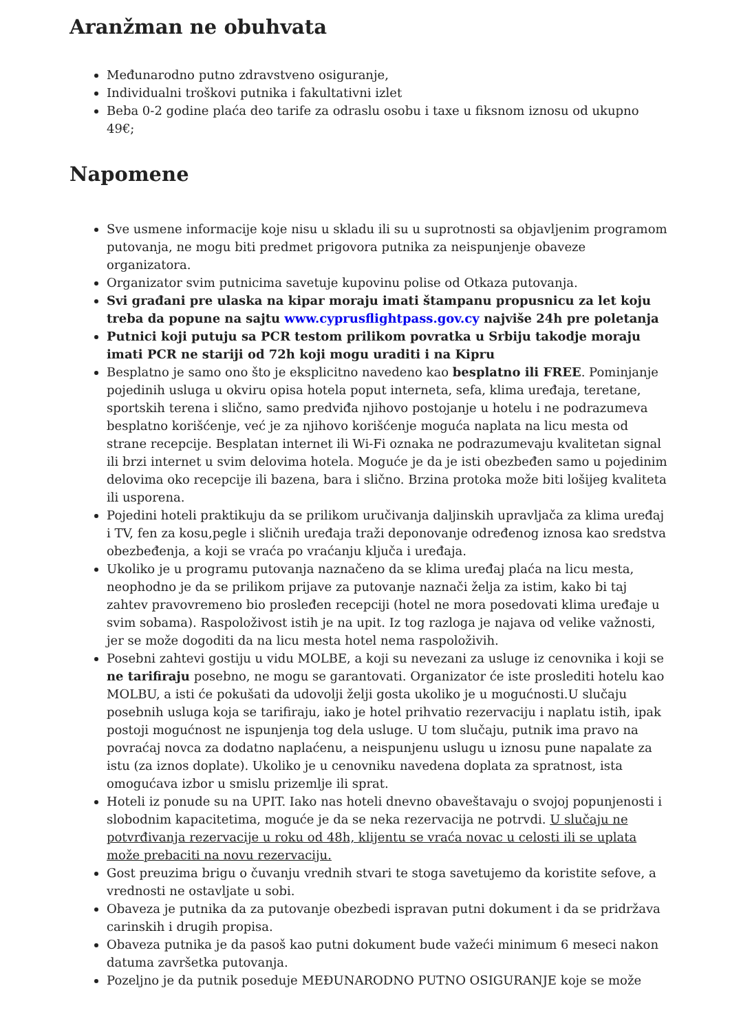Aranžman ne obuhvata
Međunarodno putno zdravstveno osiguranje,
Individualni troškovi putnika i fakultativni izlet
Beba 0-2 godine plaća deo tarife za odraslu osobu i taxe u fiksnom iznosu od ukupno 49€;
Napomene
Sve usmene informacije koje nisu u skladu ili su u suprotnosti sa objavljenim programom putovanja, ne mogu biti predmet prigovora putnika za neispunjenje obaveze organizatora.
Organizator svim putnicima savetuje kupovinu polise od Otkaza putovanja.
Svi građani pre ulaska na kipar moraju imati štampanu propusnicu za let koju treba da popune na sajtu www.cyprusflightpass.gov.cy najviše 24h pre poletanja
Putnici koji putuju sa PCR testom prilikom povratka u Srbiju takodje moraju imati PCR ne stariji od 72h koji mogu uraditi i na Kipru
Besplatno je samo ono što je eksplicitno navedeno kao besplatno ili FREE. Pominjanje pojedinih usluga u okviru opisa hotela poput interneta, sefa, klima uređaja, teretane, sportskih terena i slično, samo predviđa njihovo postojanje u hotelu i ne podrazumeva besplatno korišćenje, već je za njihovo korišćenje moguća naplata na licu mesta od strane recepcije. Besplatan internet ili Wi-Fi oznaka ne podrazumevaju kvalitetan signal ili brzi internet u svim delovima hotela. Moguće je da je isti obezbeđen samo u pojedinim delovima oko recepcije ili bazena, bara i slično. Brzina protoka može biti lošijeg kvaliteta ili usporena.
Pojedini hoteli praktikuju da se prilikom uručivanja daljinskih upravljača za klima uređaj i TV, fen za kosu,pegle i sličnih uređaja traži deponovanje određenog iznosa kao sredstva obezbeđenja, a koji se vraća po vraćanju ključa i uređaja.
Ukoliko je u programu putovanja naznačeno da se klima uređaj plaća na licu mesta, neophodno je da se prilikom prijave za putovanje naznači želja za istim, kako bi taj zahtev pravovremeno bio prosleđen recepciji (hotel ne mora posedovati klima uređaje u svim sobama). Raspoloživost istih je na upit. Iz tog razloga je najava od velike važnosti, jer se može dogoditi da na licu mesta hotel nema raspoloživih.
Posebni zahtevi gostiju u vidu MOLBE, a koji su nevezani za usluge iz cenovnika i koji se ne tarifiraju posebno, ne mogu se garantovati. Organizator će iste proslediti hotelu kao MOLBU, a isti će pokušati da udovolji želji gosta ukoliko je u mogućnosti.U slučaju posebnih usluga koja se tarifiraju, iako je hotel prihvatio rezervaciju i naplatu istih, ipak postoji mogućnost ne ispunjenja tog dela usluge. U tom slučaju, putnik ima pravo na povraćaj novca za dodatno naplaćenu, a neispunjenu uslugu u iznosu pune napalate za istu (za iznos doplate). Ukoliko je u cenovniku navedena doplata za spratnost, ista omogućava izbor u smislu prizemlje ili sprat.
Hoteli iz ponude su na UPIT. Iako nas hoteli dnevno obaveštavaju o svojoj popunjenosti i slobodnim kapacitetima, moguće je da se neka rezervacija ne potrvdi. U slučaju ne potvrđivanja rezervacije u roku od 48h, klijentu se vraća novac u celosti ili se uplata može prebaciti na novu rezervaciju.
Gost preuzima brigu o čuvanju vrednih stvari te stoga savetujemo da koristite sefove, a vrednosti ne ostavljate u sobi.
Obaveza je putnika da za putovanje obezbedi ispravan putni dokument i da se pridržava carinskih i drugih propisa.
Obaveza putnika je da pasoš kao putni dokument bude važeći minimum 6 meseci nakon datuma završetka putovanja.
Pozeljno je da putnik poseduje MEĐUNARODNO PUTNO OSIGURANJE koje se može